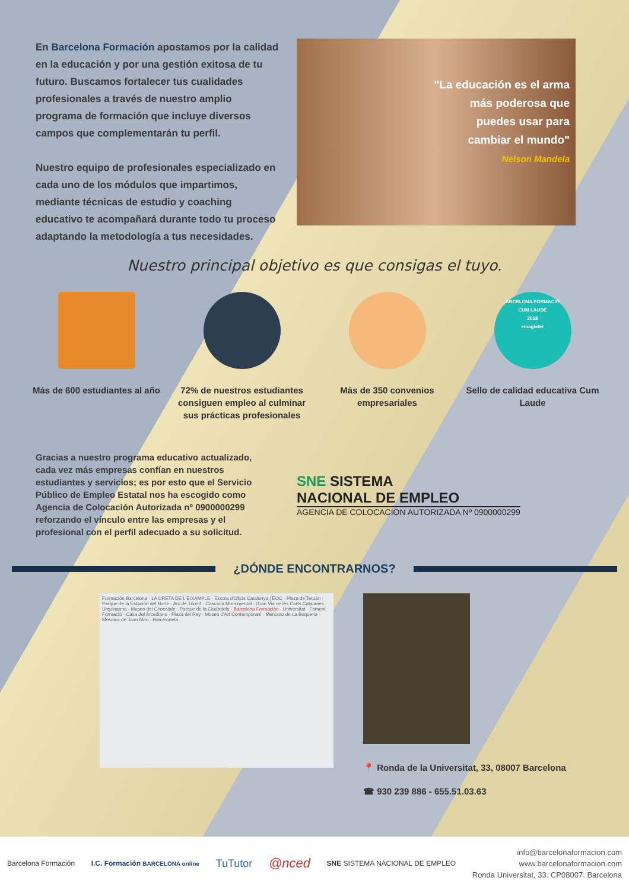En Barcelona Formación apostamos por la calidad en la educación y por una gestión exitosa de tu futuro. Buscamos fortalecer tus cualidades profesionales a través de nuestro amplio programa de formación que incluye diversos campos que complementarán tu perfil.
Nuestro equipo de profesionales especializado en cada uno de los módulos que impartimos, mediante técnicas de estudio y coaching educativo te acompañará durante todo tu proceso adaptando la metodología a tus necesidades.
"La educación es el arma
más poderosa que
puedes usar para
cambiar el mundo"
Nelson Mandela
Nuestro principal objetivo es que consigas el tuyo.
Más de 600 estudiantes al año
72% de nuestros estudiantes consiguen empleo al culminar sus prácticas profesionales
Más de 350 convenios empresariales
ARCELONA FORMACIÓ
CUM LAUDE
2018
emagister
Sello de calidad educativa Cum Laude
Gracias a nuestro programa educativo actualizado, cada vez más empresas confían en nuestros estudiantes y servicios; es por esto que el Servicio Público de Empleo Estatal nos ha escogido como Agencia de Colocación Autorizada nº 0900000299 reforzando el vínculo entre las empresas y el profesional con el perfil adecuado a su solicitud.
SNE SISTEMA
NACIONAL DE EMPLEO
AGENCIA DE COLOCACION AUTORIZADA Nº 0900000299
¿DÓNDE ENCONTRARNOS?
Formación Barcelona · LA DRETA DE L'EIXAMPLE · Escola d'Oficis Catalunya | EOC · Plaza de Tetuán · Parque de la Estación del Norte · Arc de Triomf · Cascada Monumental · Gran Via de les Corts Catalanes · Urquinaona · Museo del Chocolate · Parque de la Ciudadela · Barcelona Formación · Universitat · Foment Formació · Casa del Arcediano · Plaza del Rey · Museu d'Art Contemporani · Mercado de La Boqueria · Mosaico de Joan Miró · Barceloneta
📍 Ronda de la Universitat, 33, 08007 Barcelona
☎ 930 239 886 - 655.51.03.63
Barcelona Formación I.C. Formación BARCELONA online TuTutor @nced SNE SISTEMA NACIONAL DE EMPLEO
info@barcelonaformacion.com
www.barcelonaformacion.com
Ronda Universitat, 33. CP08007. Barcelona